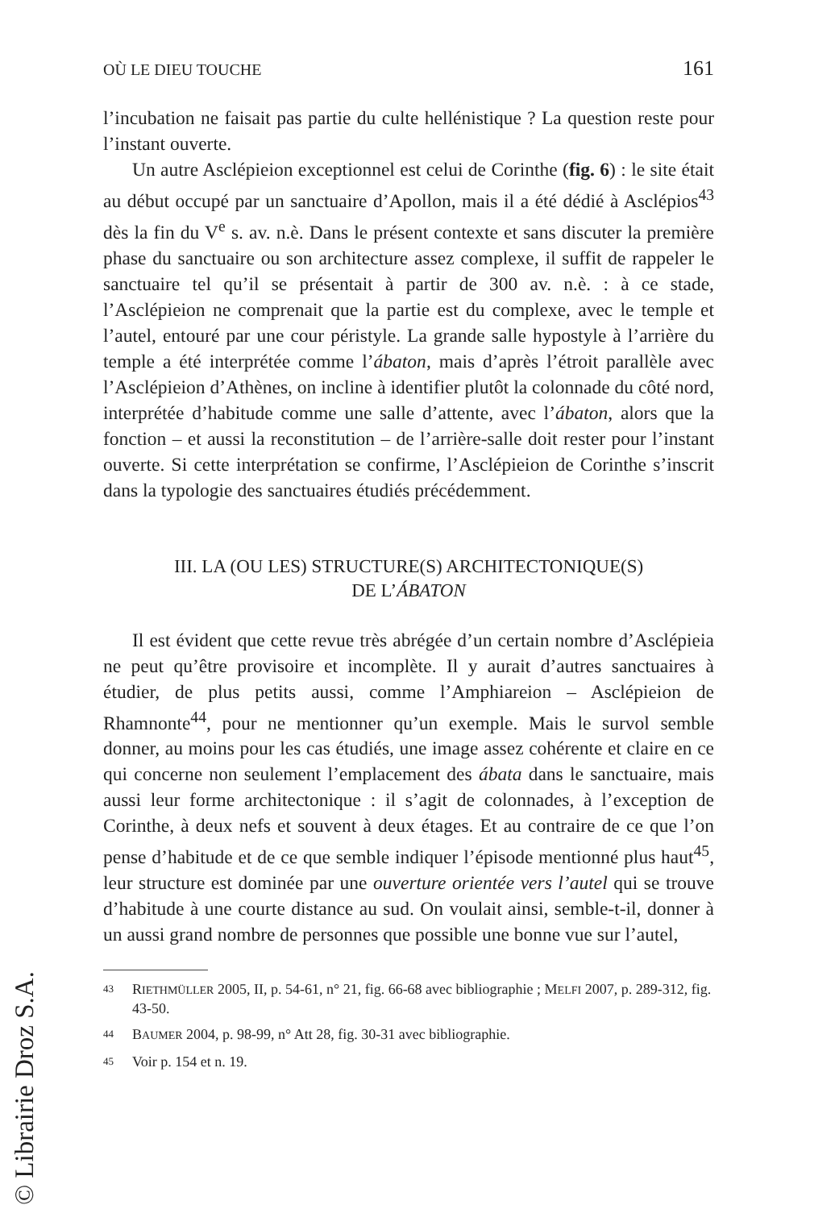OÙ LE DIEU TOUCHE 161
l’incubation ne faisait pas partie du culte hellénistique ? La question reste pour l’instant ouverte.
Un autre Asclépieion exceptionnel est celui de Corinthe (fig. 6) : le site était au début occupé par un sanctuaire d’Apollon, mais il a été dédié à Asclépios<sup>43</sup> dès la fin du V<sup>e</sup> s. av. n.è. Dans le présent contexte et sans discuter la première phase du sanctuaire ou son architecture assez complexe, il suffit de rappeler le sanctuaire tel qu’il se présentait à partir de 300 av. n.è. : à ce stade, l’Asclépieion ne comprenait que la partie est du complexe, avec le temple et l’autel, entouré par une cour péristyle. La grande salle hypostyle à l’arrière du temple a été interprétée comme l’ábaton, mais d’après l’étroit parallèle avec l’Asclépieion d’Athènes, on incline à identifier plutôt la colonnade du côté nord, interprétée d’habitude comme une salle d’attente, avec l’ábaton, alors que la fonction – et aussi la reconstitution – de l’arrière-salle doit rester pour l’instant ouverte. Si cette interprétation se confirme, l’Asclépieion de Corinthe s’inscrit dans la typologie des sanctuaires étudiés précédemment.
III. LA (OU LES) STRUCTURE(S) ARCHITECTONIQUE(S)
DE L’ÁBATON
Il est évident que cette revue très abrégée d’un certain nombre d’Asclépieia ne peut qu’être provisoire et incomplète. Il y aurait d’autres sanctuaires à étudier, de plus petits aussi, comme l’Amphiareion – Asclépieion de Rhamnonte<sup>44</sup>, pour ne mentionner qu’un exemple. Mais le survol semble donner, au moins pour les cas étudiés, une image assez cohérente et claire en ce qui concerne non seulement l’emplacement des ábata dans le sanctuaire, mais aussi leur forme architectonique : il s’agit de colonnades, à l’exception de Corinthe, à deux nefs et souvent à deux étages. Et au contraire de ce que l’on pense d’habitude et de ce que semble indiquer l’épisode mentionné plus haut<sup>45</sup>, leur structure est dominée par une ouverture orientée vers l’autel qui se trouve d’habitude à une courte distance au sud. On voulait ainsi, semble-t-il, donner à un aussi grand nombre de personnes que possible une bonne vue sur l’autel,
43 RIETHMÜLLER 2005, II, p. 54-61, n° 21, fig. 66-68 avec bibliographie ; MELFI 2007, p. 289-312, fig. 43-50.
44 BAUMER 2004, p. 98-99, n° Att 28, fig. 30-31 avec bibliographie.
45 Voir p. 154 et n. 19.
© Librairie Droz S.A.